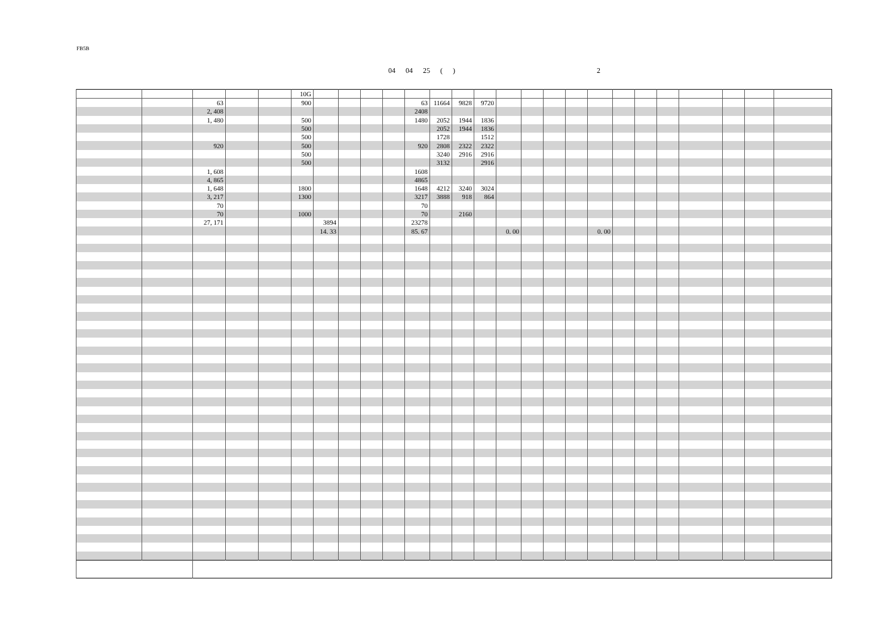FB5B
04 04 25 ( ) 2
| | | | | | 10G | | | | | | | | | | | | | | | | | | | | |
| --- | --- | --- | --- | --- | --- | --- | --- | --- | --- | --- | --- | --- | --- | --- | --- | --- | --- | --- | --- | --- | --- | --- | --- | --- | --- |
| | | 63 | | | 900 | | | | | 63 | 11664 | 9828 | 9720 | | | | | | | | | | | | |
| | | 2, 408 | | | | | | | | 2408 | | | | | | | | | | | | | | | |
| | | 1, 480 | | | 500 | | | | | 1480 | 2052 | 1944 | 1836 | | | | | | | | | | | | |
| | | | | | 500 | | | | | | 2052 | 1944 | 1836 | | | | | | | | | | | | |
| | | | | | 500 | | | | | | 1728 | | 1512 | | | | | | | | | | | | |
| | | 920 | | | 500 | | | | | 920 | 2808 | 2322 | 2322 | | | | | | | | | | | | |
| | | | | | 500 | | | | | | 3240 | 2916 | 2916 | | | | | | | | | | | | |
| | | | | | 500 | | | | | | 3132 | | 2916 | | | | | | | | | | | | |
| | | 1, 608 | | | | | | | | 1608 | | | | | | | | | | | | | | | |
| | | 4, 865 | | | | | | | | 4865 | | | | | | | | | | | | | | | |
| | | 1, 648 | | | 1800 | | | | | 1648 | 4212 | 3240 | 3024 | | | | | | | | | | | | |
| | | 3, 217 | | | 1300 | | | | | 3217 | 3888 | 918 | 864 | | | | | | | | | | | | |
| | | 70 | | | | | | | | 70 | | | | | | | | | | | | | | | |
| | | 70 | | | 1000 | | | | | 70 | | 2160 | | | | | | | | | | | | | |
| | | 27, 171 | | | | 3894 | | | | 23278 | | | | | | | | | | | | | | | |
| | | | | | | 14. 33 | | | | 85. 67 | | | | 0. 00 | | | | 0. 00 | | | | | | | |